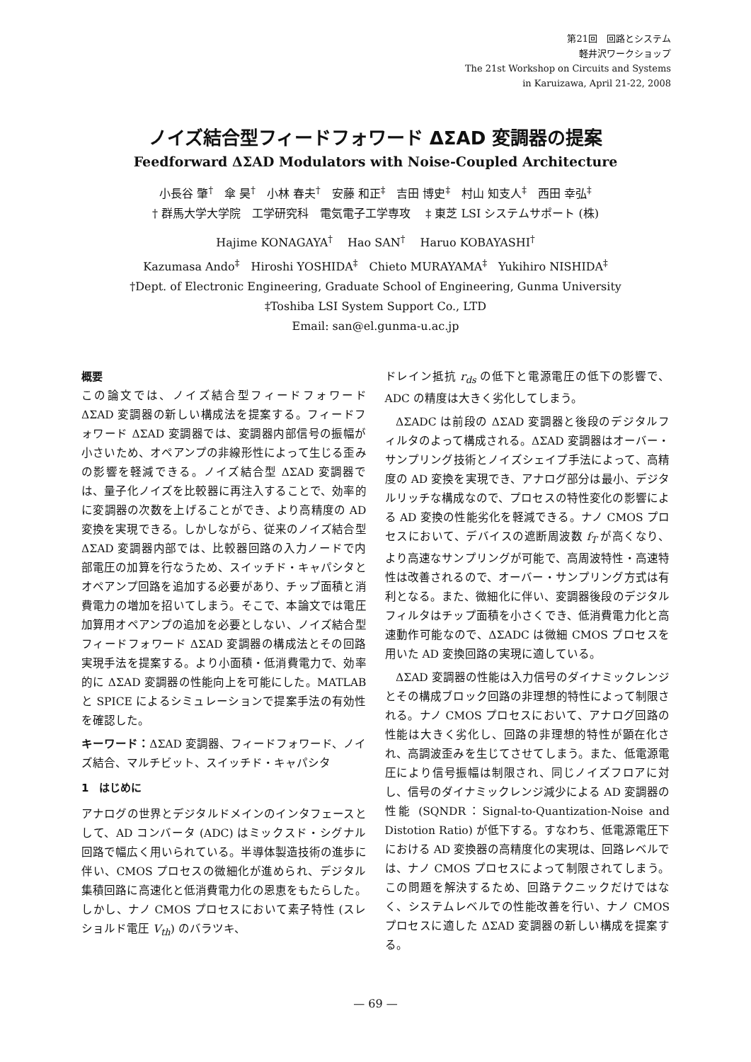第21回　回路とシステム
軽井沢ワークショップ
The 21st Workshop on Circuits and Systems
in Karuizawa, April 21-22, 2008
ノイズ結合型フィードフォワード ΔΣAD 変調器の提案
Feedforward ΔΣAD Modulators with Noise-Coupled Architecture
小長谷 肇<sup>†</sup>　傘 昊<sup>†</sup>　小林 春夫<sup>†</sup>　安藤 和正<sup>‡</sup>　吉田 博史<sup>‡</sup>　村山 知支人<sup>‡</sup>　西田 幸弘<sup>‡</sup>
† 群馬大学大学院　工学研究科　電気電子工学専攻　 ‡ 東芝 LSI システムサポート (株)
Hajime KONAGAYA<sup>†</sup>　 Hao SAN<sup>†</sup>　 Haruo KOBAYASHI<sup>†</sup>
Kazumasa Ando<sup>‡</sup>　Hiroshi YOSHIDA<sup>‡</sup>　Chieto MURAYAMA<sup>‡</sup>　Yukihiro NISHIDA<sup>‡</sup>
†Dept. of Electronic Engineering, Graduate School of Engineering, Gunma University
‡Toshiba LSI System Support Co., LTD
Email: san@el.gunma-u.ac.jp
概要
この論文では、ノイズ結合型フィードフォワード ΔΣAD 変調器の新しい構成法を提案する。フィードフォワード ΔΣAD 変調器では、変調器内部信号の振幅が小さいため、オペアンプの非線形性によって生じる歪みの影響を軽減できる。ノイズ結合型 ΔΣAD 変調器では、量子化ノイズを比較器に再注入することで、効率的に変調器の次数を上げることができ、より高精度の AD 変換を実現できる。しかしながら、従来のノイズ結合型 ΔΣAD 変調器内部では、比較器回路の入力ノードで内部電圧の加算を行なうため、スイッチド・キャパシタとオペアンプ回路を追加する必要があり、チップ面積と消費電力の増加を招いてしまう。そこで、本論文では電圧加算用オペアンプの追加を必要としない、ノイズ結合型フィードフォワード ΔΣAD 変調器の構成法とその回路実現手法を提案する。より小面積・低消費電力で、効率的に ΔΣAD 変調器の性能向上を可能にした。MATLAB と SPICE によるシミュレーションで提案手法の有効性を確認した。
キーワード：ΔΣAD 変調器、フィードフォワード、ノイズ結合、マルチビット、スイッチド・キャパシタ
1　はじめに
アナログの世界とデジタルドメインのインタフェースとして、AD コンバータ (ADC) はミックスド・シグナル回路で幅広く用いられている。半導体製造技術の進歩に伴い、CMOS プロセスの微細化が進められ、デジタル集積回路に高速化と低消費電力化の恩恵をもたらした。しかし、ナノ CMOS プロセスにおいて素子特性 (スレショルド電圧 V<sub>th</sub>) のバラツキ、
ドレイン抵抗 r<sub>ds</sub> の低下と電源電圧の低下の影響で、ADC の精度は大きく劣化してしまう。
ΔΣADC は前段の ΔΣAD 変調器と後段のデジタルフィルタのよって構成される。ΔΣAD 変調器はオーバー・サンプリング技術とノイズシェイプ手法によって、高精度の AD 変換を実現でき、アナログ部分は最小、デジタルリッチな構成なので、プロセスの特性変化の影響による AD 変換の性能劣化を軽減できる。ナノ CMOS プロセスにおいて、デバイスの遮断周波数 f<sub>T</sub> が高くなり、より高速なサンプリングが可能で、高周波特性・高速特性は改善されるので、オーバー・サンプリング方式は有利となる。また、微細化に伴い、変調器後段のデジタルフィルタはチップ面積を小さくでき、低消費電力化と高速動作可能なので、ΔΣADC は微細 CMOS プロセスを用いた AD 変換回路の実現に適している。
ΔΣAD 変調器の性能は入力信号のダイナミックレンジとその構成ブロック回路の非理想的特性によって制限される。ナノ CMOS プロセスにおいて、アナログ回路の性能は大きく劣化し、回路の非理想的特性が顕在化され、高調波歪みを生じてさせてしまう。また、低電源電圧により信号振幅は制限され、同じノイズフロアに対し、信号のダイナミックレンジ減少による AD 変調器の性能 (SQNDR：Signal-to-Quantization-Noise and Distotion Ratio) が低下する。すなわち、低電源電圧下における AD 変換器の高精度化の実現は、回路レベルでは、ナノ CMOS プロセスによって制限されてしまう。この問題を解決するため、回路テクニックだけではなく、システムレベルでの性能改善を行い、ナノ CMOS プロセスに適した ΔΣAD 変調器の新しい構成を提案する。
— 69 —